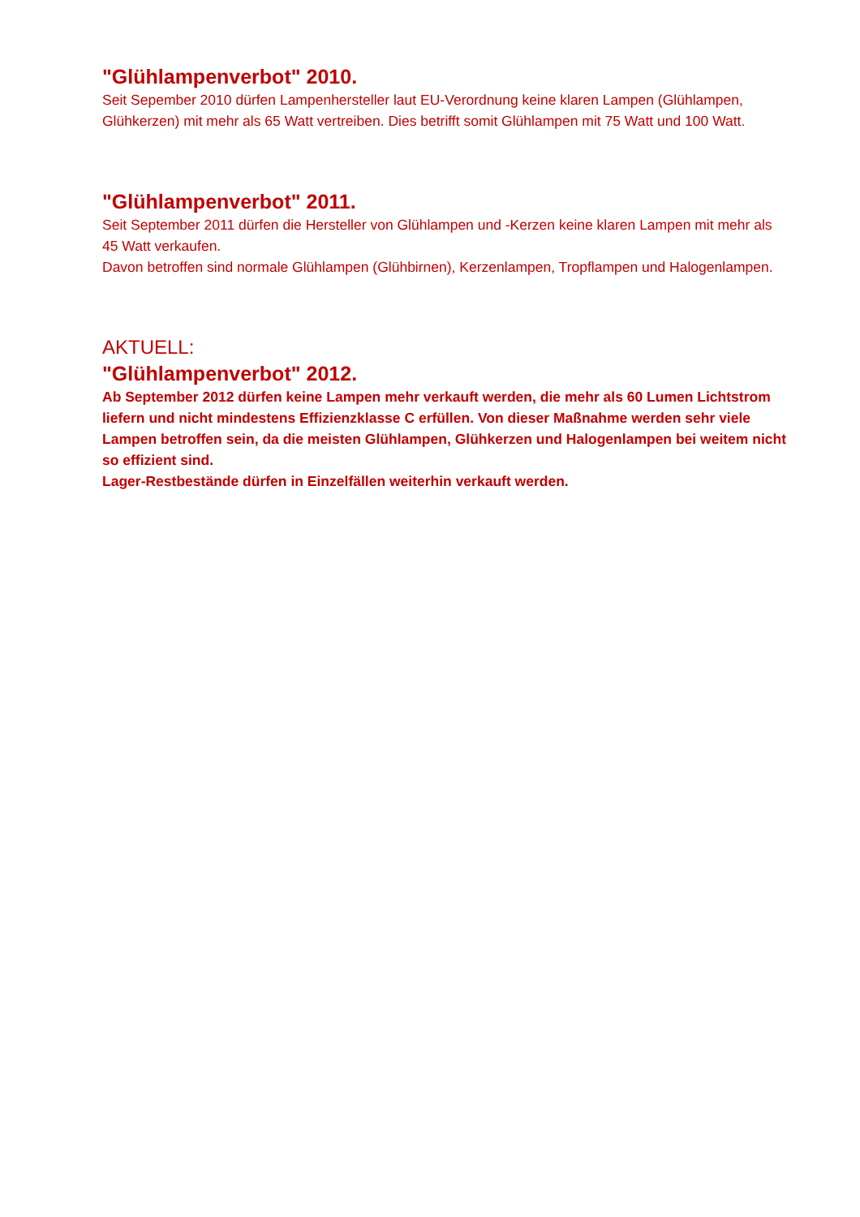"Glühlampenverbot" 2010.
Seit Sepember 2010 dürfen Lampenhersteller laut EU-Verordnung keine klaren Lampen (Glühlampen, Glühkerzen) mit mehr als 65 Watt vertreiben. Dies betrifft somit Glühlampen mit 75 Watt und 100 Watt.
"Glühlampenverbot" 2011.
Seit September 2011 dürfen die Hersteller von Glühlampen und -Kerzen keine klaren Lampen mit mehr als 45 Watt verkaufen.
Davon betroffen sind normale Glühlampen (Glühbirnen), Kerzenlampen, Tropflampen und Halogenlampen.
AKTUELL:
"Glühlampenverbot" 2012.
Ab September 2012 dürfen keine Lampen mehr verkauft werden, die mehr als 60 Lumen Lichtstrom liefern und nicht mindestens Effizienzklasse C erfüllen. Von dieser Maßnahme werden sehr viele Lampen betroffen sein, da die meisten Glühlampen, Glühkerzen und Halogenlampen bei weitem nicht so effizient sind.
Lager-Restbestände dürfen in Einzelfällen weiterhin verkauft werden.